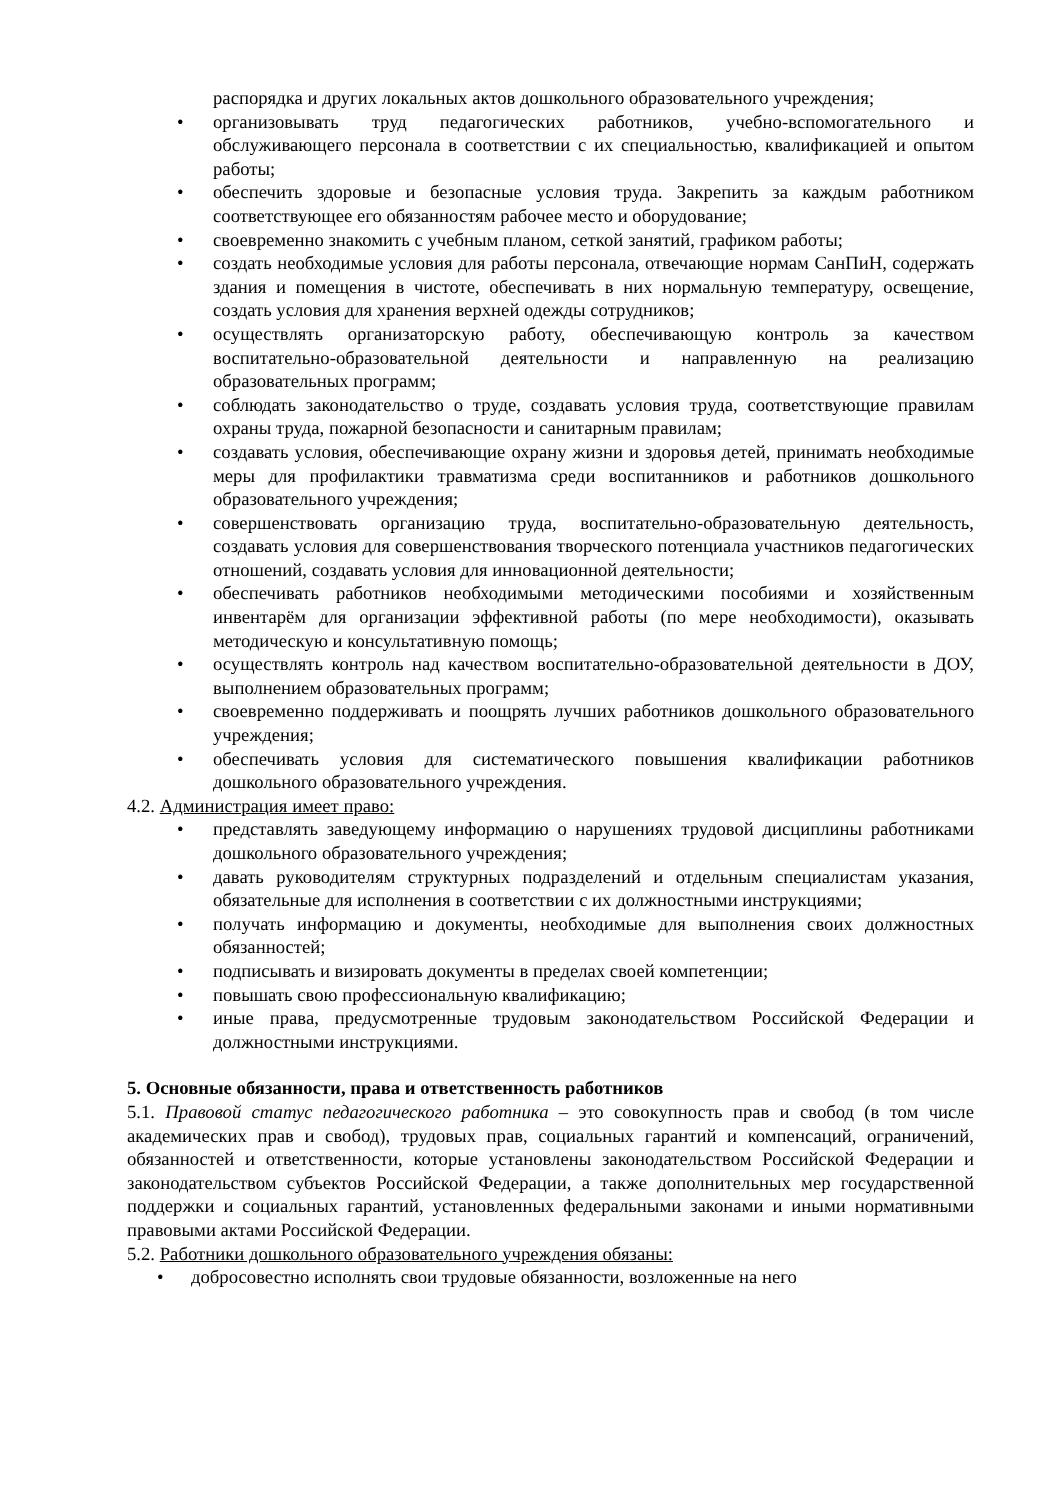распорядка и других локальных актов дошкольного образовательного учреждения;
• организовывать труд педагогических работников, учебно-вспомогательного и обслуживающего персонала в соответствии с их специальностью, квалификацией и опытом работы;
• обеспечить здоровые и безопасные условия труда. Закрепить за каждым работником соответствующее его обязанностям рабочее место и оборудование;
• своевременно знакомить с учебным планом, сеткой занятий, графиком работы;
• создать необходимые условия для работы персонала, отвечающие нормам СанПиН, содержать здания и помещения в чистоте, обеспечивать в них нормальную температуру, освещение, создать условия для хранения верхней одежды сотрудников;
• осуществлять организаторскую работу, обеспечивающую контроль за качеством воспитательно-образовательной деятельности и направленную на реализацию образовательных программ;
• соблюдать законодательство о труде, создавать условия труда, соответствующие правилам охраны труда, пожарной безопасности и санитарным правилам;
• создавать условия, обеспечивающие охрану жизни и здоровья детей, принимать необходимые меры для профилактики травматизма среди воспитанников и работников дошкольного образовательного учреждения;
• совершенствовать организацию труда, воспитательно-образовательную деятельность, создавать условия для совершенствования творческого потенциала участников педагогических отношений, создавать условия для инновационной деятельности;
• обеспечивать работников необходимыми методическими пособиями и хозяйственным инвентарём для организации эффективной работы (по мере необходимости), оказывать методическую и консультативную помощь;
• осуществлять контроль над качеством воспитательно-образовательной деятельности в ДОУ, выполнением образовательных программ;
• своевременно поддерживать и поощрять лучших работников дошкольного образовательного учреждения;
• обеспечивать условия для систематического повышения квалификации работников дошкольного образовательного учреждения.
4.2. Администрация имеет право:
• представлять заведующему информацию о нарушениях трудовой дисциплины работниками дошкольного образовательного учреждения;
• давать руководителям структурных подразделений и отдельным специалистам указания, обязательные для исполнения в соответствии с их должностными инструкциями;
• получать информацию и документы, необходимые для выполнения своих должностных обязанностей;
• подписывать и визировать документы в пределах своей компетенции;
• повышать свою профессиональную квалификацию;
• иные права, предусмотренные трудовым законодательством Российской Федерации и должностными инструкциями.
5. Основные обязанности, права и ответственность работников
5.1. Правовой статус педагогического работника – это совокупность прав и свобод (в том числе академических прав и свобод), трудовых прав, социальных гарантий и компенсаций, ограничений, обязанностей и ответственности, которые установлены законодательством Российской Федерации и законодательством субъектов Российской Федерации, а также дополнительных мер государственной поддержки и социальных гарантий, установленных федеральными законами и иными нормативными правовыми актами Российской Федерации.
5.2. Работники дошкольного образовательного учреждения обязаны:
• добросовестно исполнять свои трудовые обязанности, возложенные на него